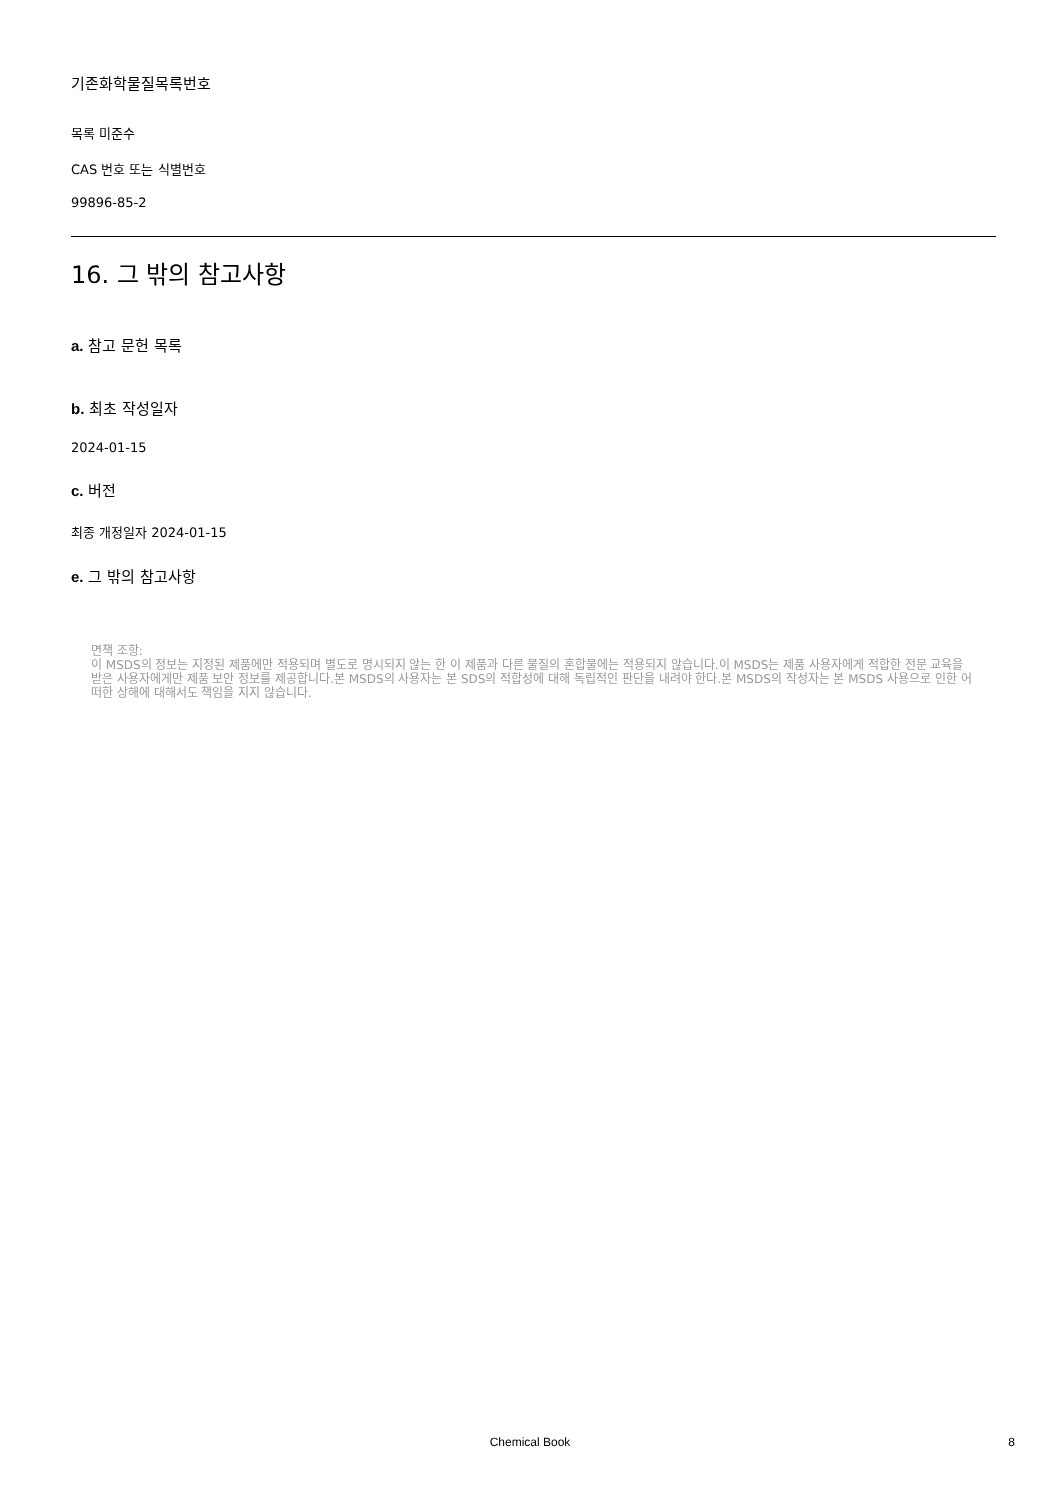기존화학물질목록번호
목록 미준수
CAS 번호 또는 식별번호
99896-85-2
16. 그 밖의 참고사항
a. 참고 문헌 목록
b. 최초 작성일자
2024-01-15
c. 버전
최종 개정일자 2024-01-15
e. 그 밖의 참고사항
면책 조항:
이 MSDS의 정보는 지정된 제품에만 적용되며 별도로 명시되지 않는 한 이 제품과 다른 물질의 혼합물에는 적용되지 않습니다.이 MSDS는 제품 사용자에게 적합한 전문 교육을 받은 사용자에게만 제품 보안 정보를 제공합니다.본 MSDS의 사용자는 본 SDS의 적합성에 대해 독립적인 판단을 내려야 한다.본 MSDS의 작성자는 본 MSDS 사용으로 인한 어떠한 상해에 대해서도 책임을 지지 않습니다.
Chemical Book
8